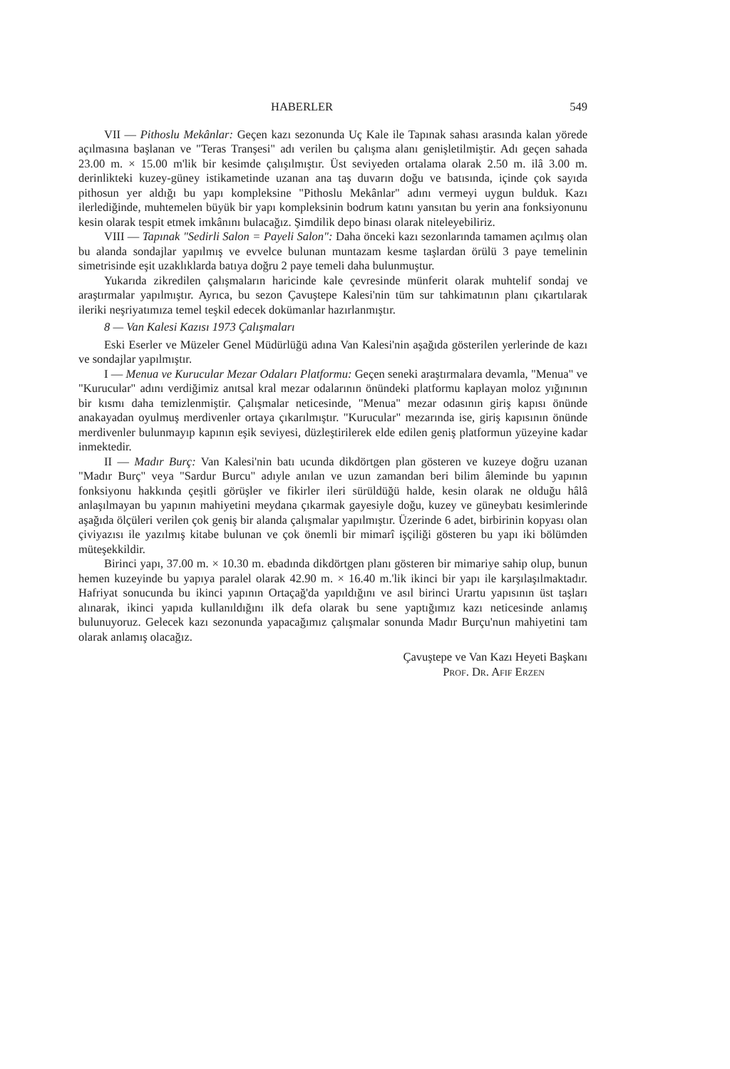HABERLER 549
VII — Pithoslu Mekânlar: Geçen kazı sezonunda Uç Kale ile Tapınak sahası arasında kalan yörede açılmasına başlanan ve "Teras Tranşesi" adı verilen bu çalışma alanı genişletilmiştir. Adı geçen sahada 23.00 m. × 15.00 m'lik bir kesimde çalışılmıştır. Üst seviyeden ortalama olarak 2.50 m. ilâ 3.00 m. derinlikteki kuzey-güney istikametinde uzanan ana taş duvarın doğu ve batısında, içinde çok sayıda pithosun yer aldığı bu yapı kompleksine "Pithoslu Mekânlar" adını vermeyi uygun bulduk. Kazı ilerlediğinde, muhtemelen büyük bir yapı kompleksinin bodrum katını yansıtan bu yerin ana fonksiyonunu kesin olarak tespit etmek imkânını bulacağız. Şimdilik depo binası olarak niteleyebiliriz.
VIII — Tapınak "Sedirli Salon = Payeli Salon": Daha önceki kazı sezonlarında tamamen açılmış olan bu alanda sondajlar yapılmış ve evvelce bulunan muntazam kesme taşlardan örülü 3 paye temelinin simetrisinde eşit uzaklıklarda batıya doğru 2 paye temeli daha bulunmuştur.
Yukarıda zikredilen çalışmaların haricinde kale çevresinde münferit olarak muhtelif sondaj ve araştırmalar yapılmıştır. Ayrıca, bu sezon Çavuştepe Kalesi'nin tüm sur tahkimatının planı çıkartılarak ileriki neşriyatımıza temel teşkil edecek dokümanlar hazırlanmıştır.
8 — Van Kalesi Kazısı 1973 Çalışmaları
Eski Eserler ve Müzeler Genel Müdürlüğü adına Van Kalesi'nin aşağıda gösterilen yerlerinde de kazı ve sondajlar yapılmıştır.
I — Menua ve Kurucular Mezar Odaları Platformu: Geçen seneki araştırmalara devamla, "Menua" ve "Kurucular" adını verdiğimiz anıtsal kral mezar odalarının önündeki platformu kaplayan moloz yığınının bir kısmı daha temizlenmiştir. Çalışmalar neticesinde, "Menua" mezar odasının giriş kapısı önünde anakayadan oyulmuş merdivenler ortaya çıkarılmıştır. "Kurucular" mezarında ise, giriş kapısının önünde merdivenler bulunmayıp kapının eşik seviyesi, düzleştirilerek elde edilen geniş platformun yüzeyine kadar inmektedir.
II — Madır Burç: Van Kalesi'nin batı ucunda dikdörtgen plan gösteren ve kuzeye doğru uzanan "Madır Burç" veya "Sardur Burcu" adıyle anılan ve uzun zamandan beri bilim âleminde bu yapının fonksiyonu hakkında çeşitli görüşler ve fikirler ileri sürüldüğü halde, kesin olarak ne olduğu hâlâ anlaşılmayan bu yapının mahiyetini meydana çıkarmak gayesiyle doğu, kuzey ve güneybatı kesimlerinde aşağıda ölçüleri verilen çok geniş bir alanda çalışmalar yapılmıştır. Üzerinde 6 adet, birbirinin kopyası olan çiviyazısı ile yazılmış kitabe bulunan ve çok önemli bir mimarî işçiliği gösteren bu yapı iki bölümden müteşekkildir.
Birinci yapı, 37.00 m. × 10.30 m. ebadında dikdörtgen planı gösteren bir mimariye sahip olup, bunun hemen kuzeyinde bu yapıya paralel olarak 42.90 m. × 16.40 m.'lik ikinci bir yapı ile karşılaşılmaktadır. Hafriyat sonucunda bu ikinci yapının Ortaçağ'da yapıldığını ve asıl birinci Urartu yapısının üst taşları alınarak, ikinci yapıda kullanıldığını ilk defa olarak bu sene yaptığımız kazı neticesinde anlamış bulunuyoruz. Gelecek kazı sezonunda yapacağımız çalışmalar sonunda Madır Burçu'nun mahiyetini tam olarak anlamış olacağız.
Çavuştepe ve Van Kazı Heyeti Başkanı
Prof. Dr. Afif Erzen